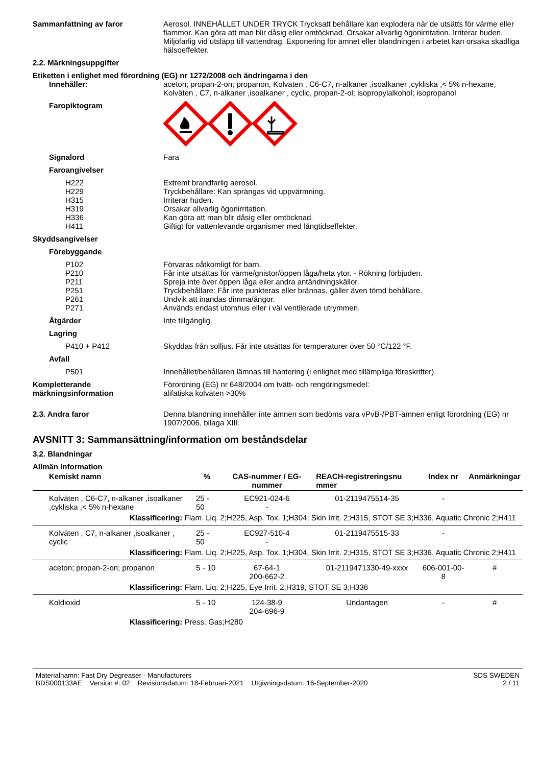Sammanfattning av faror Aerosol. INNEHÅLLET UNDER TRYCK Trycksatt behållare kan explodera när de utsätts för värme eller flammor. Kan göra att man blir dåsig eller omtöcknad. Orsakar allvarlig ögonirritation. Irriterar huden. Miljöfarlig vid utsläpp till vattendrag. Exponering för ämnet eller blandningen i arbetet kan orsaka skadliga hälsoeffekter.
2.2. Märkningsuppgifter
Etiketten i enlighet med förordning (EG) nr 1272/2008 och ändringarna i den
Innehåller: aceton; propan-2-on; propanon, Kolväten , C6-C7, n-alkaner ,isoalkaner ,cykliska ,< 5% n-hexane, Kolväten , C7, n-alkaner ,isoalkaner , cyclic, propan-2-ol; isopropylalkohol; isopropanol
Faropiktogram
Signalord Fara
Faroangivelser
H222
H229
H315
H319
H336
H411
Extremt brandfarlig aerosol.
Tryckbehållare: Kan sprängas vid uppvärmning.
Irriterar huden.
Orsakar allvarlig ögonirritation.
Kan göra att man blir dåsig eller omtöcknad.
Giftigt för vattenlevande organismer med långtidseffekter.
Skyddsangivelser
Förebyggande
P102
P210
P211
P251
P261
P271
Förvaras oåtkomligt för barn.
Får inte utsättas för värme/gnistor/öppen låga/heta ytor. - Rökning förbjuden.
Spreja inte över öppen låga eller andra antändningskällor.
Tryckbehållare: Får inte punkteras eller brännas, gäller även tömd behållare.
Undvik att inandas dimma/ångor.
Används endast utomhus eller i väl ventilerade utrymmen.
Åtgärder Inte tillgänglig.
Lagring
P410 + P412 Skyddas från solljus. Får inte utsättas för temperaturer över 50 °C/122 °F.
Avfall
P501 Innehållet/behållaren lämnas till hantering (i enlighet med tillämpliga föreskrifter).
Kompletterande märkningsinformation
Förordning (EG) nr 648/2004 om tvätt- och rengöringsmedel:
alifatiska kolväten >30%
2.3. Andra faror Denna blandning innehåller inte ämnen som bedöms vara vPvB-/PBT-ämnen enligt förordning (EG) nr 1907/2006, bilaga XIII.
AVSNITT 3: Sammansättning/information om beståndsdelar
3.2. Blandningar
Allmän Information
| Kemiskt namn | % | CAS-nummer / EG-nummer | REACH-registreringsnu mmer | Index nr | Anmärkningar |
| --- | --- | --- | --- | --- | --- |
| Kolväten , C6-C7, n-alkaner ,isoalkaner ,cykliska ,< 5% n-hexane | 25 - 50 | EC921-024-6 - | 01-2119475514-35 | - | |
| Klassificering: Flam. Liq. 2;H225, Asp. Tox. 1;H304, Skin Irrit. 2;H315, STOT SE 3;H336, Aquatic Chronic 2;H411 | | | | | |
| Kolväten , C7, n-alkaner ,isoalkaner , cyclic | 25 - 50 | EC927-510-4 - | 01-2119475515-33 | - | |
| Klassificering: Flam. Liq. 2;H225, Asp. Tox. 1;H304, Skin Irrit. 2;H315, STOT SE 3;H336, Aquatic Chronic 2;H411 | | | | | |
| aceton; propan-2-on; propanon | 5 - 10 | 67-64-1 200-662-2 | 01-2119471330-49-xxxx | 606-001-00-8 | # |
| Klassificering: Flam. Liq. 2;H225, Eye Irrit. 2;H319, STOT SE 3;H336 | | | | | |
| Koldioxid | 5 - 10 | 124-38-9 204-696-9 | Undantagen | - | # |
| Klassificering: Press. Gas;H280 | | | | | |
Materialnamn: Fast Dry Degreaser - Manufacturers
BDS000133AE Version #: 02 Revisionsdatum: 18-Februari-2021 Utgivningsdatum: 16-September-2020
SDS SWEDEN
2 / 11